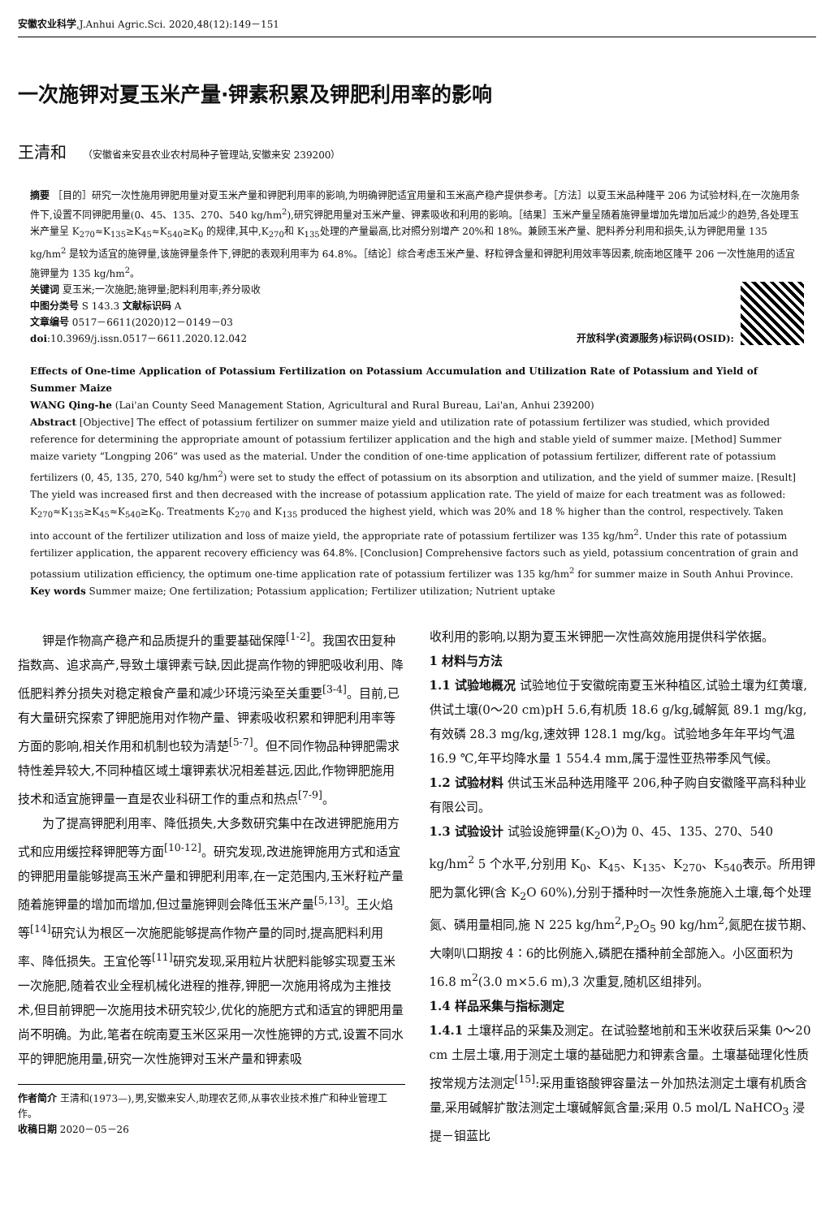安徽农业科学,J.Anhui Agric.Sci. 2020,48(12):149－151
一次施钾对夏玉米产量·钾素积累及钾肥利用率的影响
王清和 （安徽省来安县农业农村局种子管理站,安徽来安 239200）
摘要 ［目的］研究一次性施用钾肥用量对夏玉米产量和钾肥利用率的影响,为明确钾肥适宜用量和玉米高产稳产提供参考。［方法］以夏玉米品种隆平 206 为试验材料,在一次施用条件下,设置不同钾肥用量(0、45、135、270、540 kg/hm<sup>2</sup>),研究钾肥用量对玉米产量、钾素吸收和利用的影响。［结果］玉米产量呈随着施钾量增加先增加后减少的趋势,各处理玉米产量呈 K<sub>270</sub>≈K<sub>135</sub>≥K<sub>45</sub>≈K<sub>540</sub>≥K<sub>0</sub> 的规律,其中,K<sub>270</sub>和 K<sub>135</sub>处理的产量最高,比对照分别增产 20%和 18%。兼顾玉米产量、肥料养分利用和损失,认为钾肥用量 135 kg/hm<sup>2</sup> 是较为适宜的施钾量,该施钾量条件下,钾肥的表观利用率为 64.8%。［结论］综合考虑玉米产量、籽粒钾含量和钾肥利用效率等因素,皖南地区隆平 206 一次性施用的适宜施钾量为 135 kg/hm<sup>2</sup>。
关键词 夏玉米;一次施肥;施钾量;肥料利用率;养分吸收
中图分类号 S 143.3 文献标识码 A
文章编号 0517－6611(2020)12－0149－03
doi:10.3969/j.issn.0517－6611.2020.12.042 开放科学(资源服务)标识码(OSID):
Effects of One-time Application of Potassium Fertilization on Potassium Accumulation and Utilization Rate of Potassium and Yield of Summer Maize
WANG Qing-he (Lai'an County Seed Management Station, Agricultural and Rural Bureau, Lai'an, Anhui 239200)
Abstract [Objective] The effect of potassium fertilizer on summer maize yield and utilization rate of potassium fertilizer was studied, which provided reference for determining the appropriate amount of potassium fertilizer application and the high and stable yield of summer maize. [Method] Summer maize variety “Longping 206” was used as the material. Under the condition of one-time application of potassium fertilizer, different rate of potassium fertilizers (0, 45, 135, 270, 540 kg/hm<sup>2</sup>) were set to study the effect of potassium on its absorption and utilization, and the yield of summer maize. [Result] The yield was increased first and then decreased with the increase of potassium application rate. The yield of maize for each treatment was as followed: K<sub>270</sub>≈K<sub>135</sub>≥K<sub>45</sub>≈K<sub>540</sub>≥K<sub>0</sub>. Treatments K<sub>270</sub> and K<sub>135</sub> produced the highest yield, which was 20% and 18 % higher than the control, respectively. Taken into account of the fertilizer utilization and loss of maize yield, the appropriate rate of potassium fertilizer was 135 kg/hm<sup>2</sup>. Under this rate of potassium fertilizer application, the apparent recovery efficiency was 64.8%. [Conclusion] Comprehensive factors such as yield, potassium concentration of grain and potassium utilization efficiency, the optimum one-time application rate of potassium fertilizer was 135 kg/hm<sup>2</sup> for summer maize in South Anhui Province.
Key words Summer maize; One fertilization; Potassium application; Fertilizer utilization; Nutrient uptake
钾是作物高产稳产和品质提升的重要基础保障<sup>[1-2]</sup>。我国农田复种指数高、追求高产,导致土壤钾素亏缺,因此提高作物的钾肥吸收利用、降低肥料养分损失对稳定粮食产量和减少环境污染至关重要<sup>[3-4]</sup>。目前,已有大量研究探索了钾肥施用对作物产量、钾素吸收积累和钾肥利用率等方面的影响,相关作用和机制也较为清楚<sup>[5-7]</sup>。但不同作物品种钾肥需求特性差异较大,不同种植区域土壤钾素状况相差甚远,因此,作物钾肥施用技术和适宜施钾量一直是农业科研工作的重点和热点<sup>[7-9]</sup>。
为了提高钾肥利用率、降低损失,大多数研究集中在改进钾肥施用方式和应用缓控释钾肥等方面<sup>[10-12]</sup>。研究发现,改进施钾施用方式和适宜的钾肥用量能够提高玉米产量和钾肥利用率,在一定范围内,玉米籽粒产量随着施钾量的增加而增加,但过量施钾则会降低玉米产量<sup>[5,13]</sup>。王火焰等<sup>[14]</sup>研究认为根区一次施肥能够提高作物产量的同时,提高肥料利用率、降低损失。王宜伦等<sup>[11]</sup>研究发现,采用粒片状肥料能够实现夏玉米一次施肥,随着农业全程机械化进程的推荐,钾肥一次施用将成为主推技术,但目前钾肥一次施用技术研究较少,优化的施肥方式和适宜的钾肥用量尚不明确。为此,笔者在皖南夏玉米区采用一次性施钾的方式,设置不同水平的钾肥施用量,研究一次性施钾对玉米产量和钾素吸
作者简介 王清和(1973—),男,安徽来安人,助理农艺师,从事农业技术推广和种业管理工作。
收稿日期 2020－05－26
收利用的影响,以期为夏玉米钾肥一次性高效施用提供科学依据。
1 材料与方法
1.1 试验地概况 试验地位于安徽皖南夏玉米种植区,试验土壤为红黄壤,供试土壤(0～20 cm)pH 5.6,有机质 18.6 g/kg,碱解氮 89.1 mg/kg,有效磷 28.3 mg/kg,速效钾 128.1 mg/kg。试验地多年年平均气温 16.9 ℃,年平均降水量 1 554.4 mm,属于湿性亚热带季风气候。
1.2 试验材料 供试玉米品种选用隆平 206,种子购自安徽隆平高科种业有限公司。
1.3 试验设计 试验设施钾量(K<sub>2</sub>O)为 0、45、135、270、540 kg/hm<sup>2</sup> 5 个水平,分别用 K<sub>0</sub>、K<sub>45</sub>、K<sub>135</sub>、K<sub>270</sub>、K<sub>540</sub>表示。所用钾肥为氯化钾(含 K<sub>2</sub>O 60%),分别于播种时一次性条施施入土壤,每个处理氮、磷用量相同,施 N 225 kg/hm<sup>2</sup>,P<sub>2</sub>O<sub>5</sub> 90 kg/hm<sup>2</sup>,氮肥在拔节期、大喇叭口期按 4∶6的比例施入,磷肥在播种前全部施入。小区面积为 16.8 m<sup>2</sup>(3.0 m×5.6 m),3 次重复,随机区组排列。
1.4 样品采集与指标测定
1.4.1 土壤样品的采集及测定。在试验整地前和玉米收获后采集 0～20 cm 土层土壤,用于测定土壤的基础肥力和钾素含量。土壤基础理化性质按常规方法测定<sup>[15]</sup>:采用重铬酸钾容量法－外加热法测定土壤有机质含量,采用碱解扩散法测定土壤碱解氮含量;采用 0.5 mol/L NaHCO<sub>3</sub> 浸提－钼蓝比